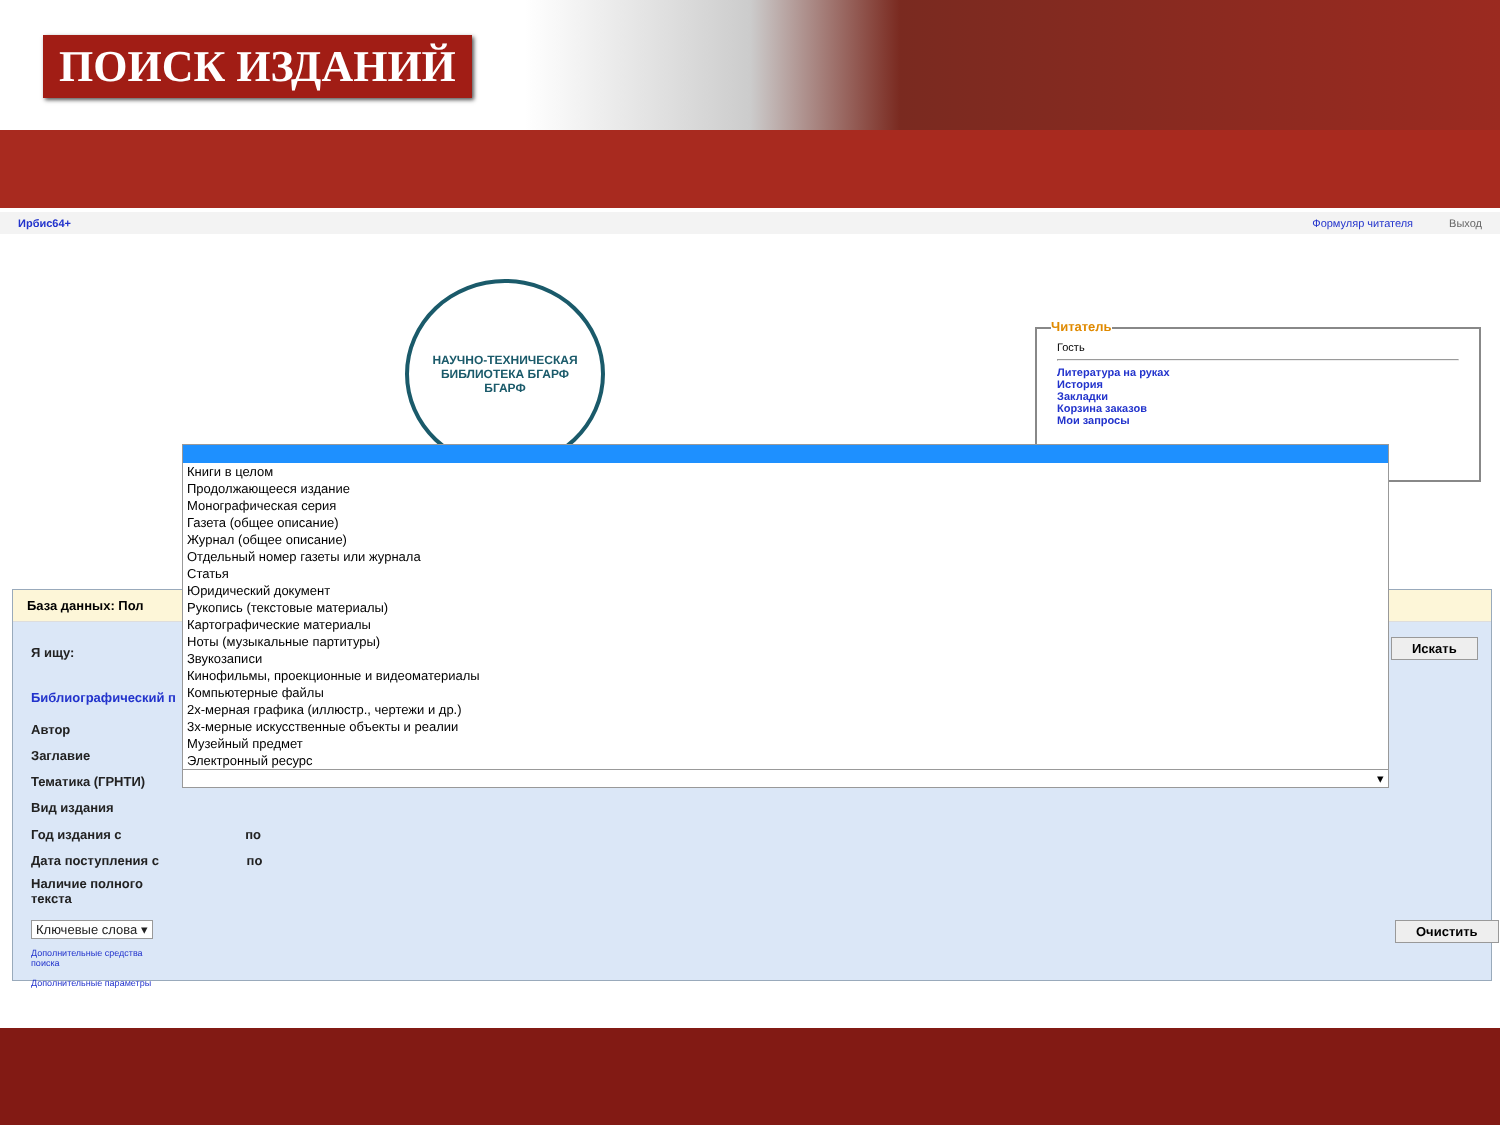ПОИСК ИЗДАНИЙ
Ирбис64+ Формуляр читателя Выход
НАУЧНО-ТЕХНИЧЕСКАЯ БИБЛИОТЕКА БГАРФ
БГАРФ
Читатель
Гость
Литература на руках
История
Закладки
Корзина заказов
Мои запросы
База данных: Пол
Я ищу:
Библиографический п
Автор
Заглавие
Тематика (ГРНТИ)
Вид издания
Год издания с по
Дата поступления с по
Наличие полного
текста
Ключевые слова ▾
Дополнительные средства
поиска
Дополнительные параметры
Искать
Очистить
Книги в целом
Продолжающееся издание
Монографическая серия
Газета (общее описание)
Журнал (общее описание)
Отдельный номер газеты или журнала
Статья
Юридический документ
Рукопись (текстовые материалы)
Картографические материалы
Ноты (музыкальные партитуры)
Звукозаписи
Кинофильмы, проекционные и видеоматериалы
Компьютерные файлы
2х-мерная графика (иллюстр., чертежи и др.)
3х-мерные искусственные объекты и реалии
Музейный предмет
Электронный ресурс
▾